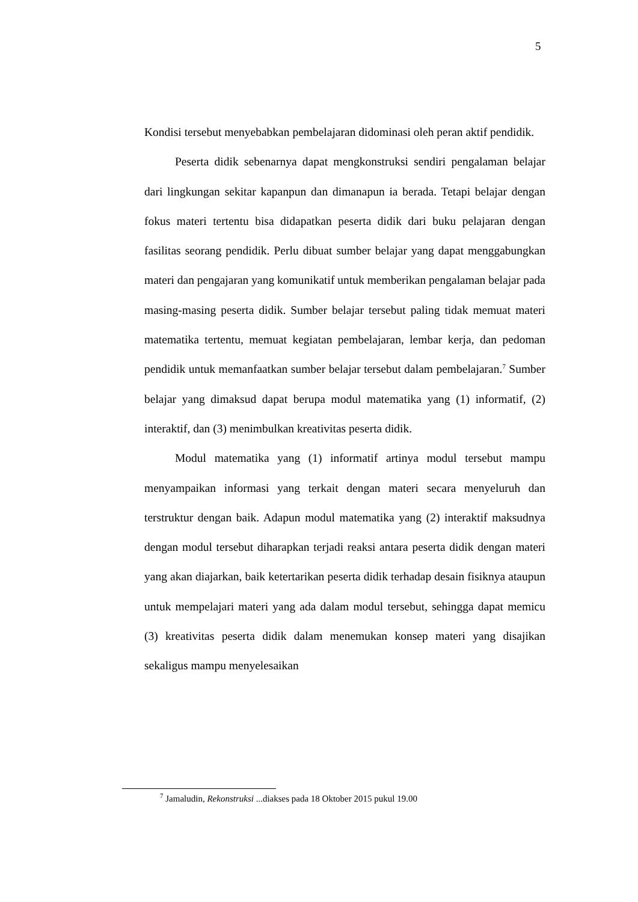5
Kondisi tersebut menyebabkan pembelajaran didominasi oleh peran aktif pendidik.
Peserta didik sebenarnya dapat mengkonstruksi sendiri pengalaman belajar dari lingkungan sekitar kapanpun dan dimanapun ia berada. Tetapi belajar dengan fokus materi tertentu bisa didapatkan peserta didik dari buku pelajaran dengan fasilitas seorang pendidik. Perlu dibuat sumber belajar yang dapat menggabungkan materi dan pengajaran yang komunikatif untuk memberikan pengalaman belajar pada masing-masing peserta didik. Sumber belajar tersebut paling tidak memuat materi matematika tertentu, memuat kegiatan pembelajaran, lembar kerja, dan pedoman pendidik untuk memanfaatkan sumber belajar tersebut dalam pembelajaran.<sup>7</sup> Sumber belajar yang dimaksud dapat berupa modul matematika yang (1) informatif, (2) interaktif, dan (3) menimbulkan kreativitas peserta didik.
Modul matematika yang (1) informatif artinya modul tersebut mampu menyampaikan informasi yang terkait dengan materi secara menyeluruh dan terstruktur dengan baik. Adapun modul matematika yang (2) interaktif maksudnya dengan modul tersebut diharapkan terjadi reaksi antara peserta didik dengan materi yang akan diajarkan, baik ketertarikan peserta didik terhadap desain fisiknya ataupun untuk mempelajari materi yang ada dalam modul tersebut, sehingga dapat memicu (3) kreativitas peserta didik dalam menemukan konsep materi yang disajikan sekaligus mampu menyelesaikan
<sup>7</sup> Jamaludin, Rekonstruksi ...diakses pada 18 Oktober 2015 pukul 19.00